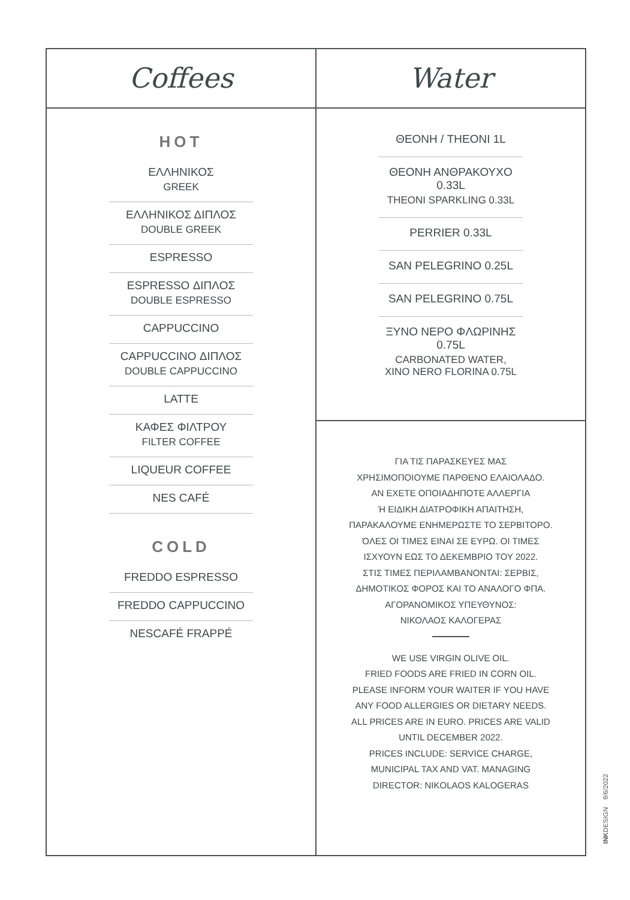Coffees
HOT
ΕΛΛΗΝΙΚΟΣ
GREEK
ΕΛΛΗΝΙΚΟΣ ΔΙΠΛΟΣ
DOUBLE GREEK
ESPRESSO
ESPRESSO ΔΙΠΛΟΣ
DOUBLE ESPRESSO
CAPPUCCINO
CAPPUCCINO ΔΙΠΛΟΣ
DOUBLE CAPPUCCINO
LATTE
ΚΑΦΕΣ ΦΙΛΤΡΟΥ
FILTER COFFEE
LIQUEUR COFFEE
NES CAFÉ
COLD
FREDDO ESPRESSO
FREDDO CAPPUCCINO
NESCAFÉ FRAPPÉ
Water
ΘΕΟΝΗ / THEONI 1L
ΘΕΟΝΗ ΑΝΘΡΑΚΟΥΧΟ 0.33L
THEONI SPARKLING 0.33L
PERRIER 0.33L
SAN PELEGRINO 0.25L
SAN PELEGRINO 0.75L
ΞΥΝΟ ΝΕΡΟ ΦΛΩΡΙΝΗΣ 0.75L
CARBONATED WATER,
XINO NERO FLORINA 0.75L
ΓΙΑ ΤΙΣ ΠΑΡΑΣΚΕΥΕΣ ΜΑΣ
ΧΡΗΣΙΜΟΠΟΙΟΥΜΕ ΠΑΡΘΕΝΟ ΕΛΑΙΟΛΑΔΟ.
ΑΝ ΕΧΕΤΕ ΟΠΟΙΑΔΗΠΟΤΕ ΑΛΛΕΡΓΙΑ
Ή ΕΙΔΙΚΗ ΔΙΑΤΡΟΦΙΚΗ ΑΠΑΙΤΗΣΗ,
ΠΑΡΑΚΑΛΟΥΜΕ ΕΝΗΜΕΡΩΣΤΕ ΤΟ ΣΕΡΒΙΤΟΡΟ.
ΌΛΕΣ ΟΙ ΤΙΜΕΣ ΕΙΝΑΙ ΣΕ ΕΥΡΩ. ΟΙ ΤΙΜΕΣ
ΙΣΧΥΟΥΝ ΕΩΣ ΤΟ ΔΕΚΕΜΒΡΙΟ ΤΟΥ 2022.
ΣΤΙΣ ΤΙΜΕΣ ΠΕΡΙΛΑΜΒΑΝΟΝΤΑΙ: ΣΕΡΒΙΣ,
ΔΗΜΟΤΙΚΟΣ ΦΟΡΟΣ ΚΑΙ ΤΟ ΑΝΑΛΟΓΟ ΦΠΑ.
ΑΓΟΡΑΝΟΜΙΚΟΣ ΥΠΕΥΘΥΝΟΣ:
ΝΙΚΟΛΑΟΣ ΚΑΛΟΓΕΡΑΣ
WE USE VIRGIN OLIVE OIL.
FRIED FOODS ARE FRIED IN CORN OIL.
PLEASE INFORM YOUR WAITER IF YOU HAVE
ANY FOOD ALLERGIES OR DIETARY NEEDS.
ALL PRICES ARE IN EURO. PRICES ARE VALID
UNTIL DECEMBER 2022.
PRICES INCLUDE: SERVICE CHARGE,
MUNICIPAL TAX AND VAT. MANAGING
DIRECTOR: NIKOLAOS KALOGERAS
INKDESIGN 9/6/2022